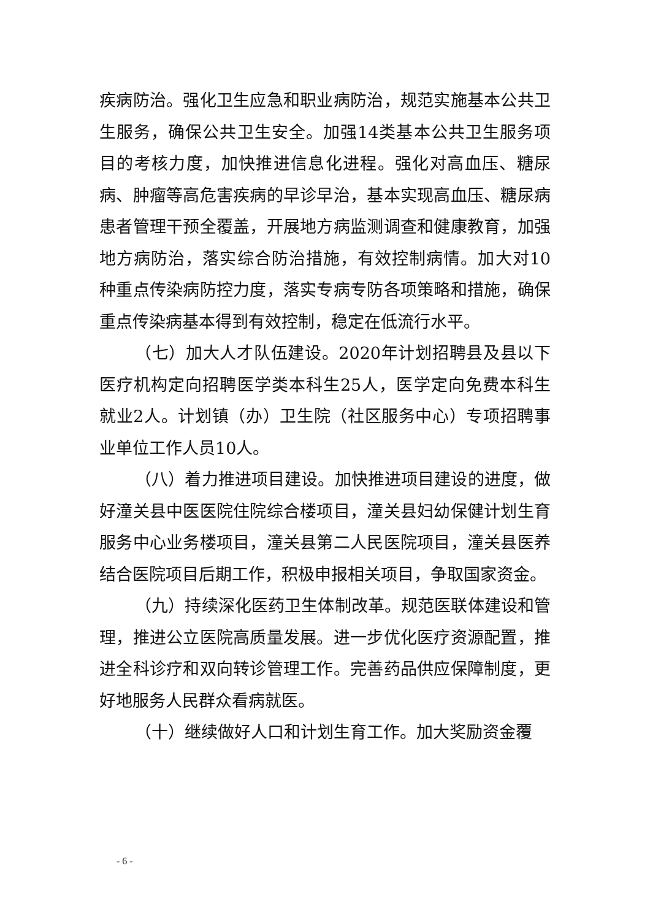疾病防治。强化卫生应急和职业病防治，规范实施基本公共卫生服务，确保公共卫生安全。加强14类基本公共卫生服务项目的考核力度，加快推进信息化进程。强化对高血压、糖尿病、肿瘤等高危害疾病的早诊早治，基本实现高血压、糖尿病患者管理干预全覆盖，开展地方病监测调查和健康教育，加强地方病防治，落实综合防治措施，有效控制病情。加大对10种重点传染病防控力度，落实专病专防各项策略和措施，确保重点传染病基本得到有效控制，稳定在低流行水平。
（七）加大人才队伍建设。2020年计划招聘县及县以下医疗机构定向招聘医学类本科生25人，医学定向免费本科生就业2人。计划镇（办）卫生院（社区服务中心）专项招聘事业单位工作人员10人。
（八）着力推进项目建设。加快推进项目建设的进度，做好潼关县中医医院住院综合楼项目，潼关县妇幼保健计划生育服务中心业务楼项目，潼关县第二人民医院项目，潼关县医养结合医院项目后期工作，积极申报相关项目，争取国家资金。
（九）持续深化医药卫生体制改革。规范医联体建设和管理，推进公立医院高质量发展。进一步优化医疗资源配置，推进全科诊疗和双向转诊管理工作。完善药品供应保障制度，更好地服务人民群众看病就医。
（十）继续做好人口和计划生育工作。加大奖励资金覆
- 6 -